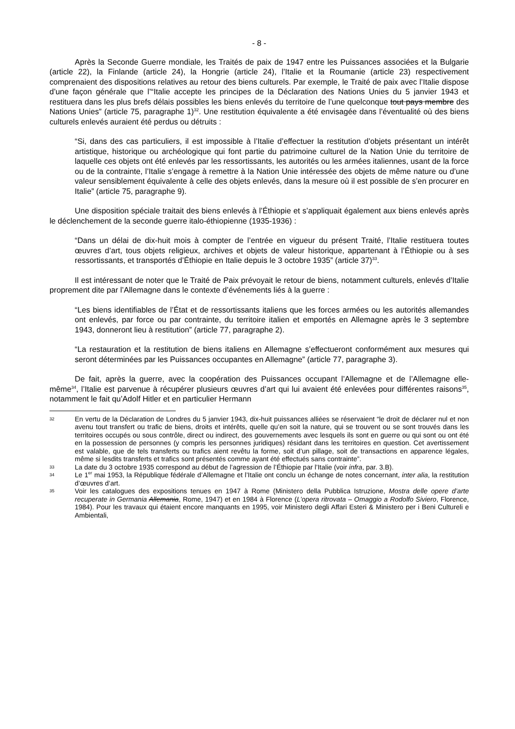- 8 -
Après la Seconde Guerre mondiale, les Traités de paix de 1947 entre les Puissances associées et la Bulgarie (article 22), la Finlande (article 24), la Hongrie (article 24), l’Italie et la Roumanie (article 23) respectivement comprenaient des dispositions relatives au retour des biens culturels. Par exemple, le Traité de paix avec l’Italie dispose d’une façon générale que l’“Italie accepte les principes de la Déclaration des Nations Unies du 5 janvier 1943 et restituera dans les plus brefs délais possibles les biens enlevés du territoire de l’une quelconque tout pays membre des Nations Unies” (article 75, paragraphe 1)<sup>32</sup>. Une restitution équivalente a été envisagée dans l’éventualité où des biens culturels enlevés auraient été perdus ou détruits :
“Si, dans des cas particuliers, il est impossible à l’Italie d’effectuer la restitution d’objets présentant un intérêt artistique, historique ou archéologique qui font partie du patrimoine culturel de la Nation Unie du territoire de laquelle ces objets ont été enlevés par les ressortissants, les autorités ou les armées italiennes, usant de la force ou de la contrainte, l’Italie s’engage à remettre à la Nation Unie intéressée des objets de même nature ou d’une valeur sensiblement équivalente à celle des objets enlevés, dans la mesure où il est possible de s’en procurer en Italie” (article 75, paragraphe 9).
Une disposition spéciale traitait des biens enlevés à l’Éthiopie et s’appliquait également aux biens enlevés après le déclenchement de la seconde guerre italo-éthiopienne (1935-1936) :
“Dans un délai de dix-huit mois à compter de l’entrée en vigueur du présent Traité, l’Italie restituera toutes œuvres d’art, tous objets religieux, archives et objets de valeur historique, appartenant à l’Éthiopie ou à ses ressortissants, et transportés d’Éthiopie en Italie depuis le 3 octobre 1935” (article 37)<sup>33</sup>.
Il est intéressant de noter que le Traité de Paix prévoyait le retour de biens, notamment culturels, enlevés d’Italie proprement dite par l’Allemagne dans le contexte d’événements liés à la guerre :
“Les biens identifiables de l’État et de ressortissants italiens que les forces armées ou les autorités allemandes ont enlevés, par force ou par contrainte, du territoire italien et emportés en Allemagne après le 3 septembre 1943, donneront lieu à restitution” (article 77, paragraphe 2).
“La restauration et la restitution de biens italiens en Allemagne s’effectueront conformément aux mesures qui seront déterminées par les Puissances occupantes en Allemagne” (article 77, paragraphe 3).
De fait, après la guerre, avec la coopération des Puissances occupant l’Allemagne et de l’Allemagne elle-même<sup>34</sup>, l’Italie est parvenue à récupérer plusieurs œuvres d’art qui lui avaient été enlevées pour différentes raisons<sup>35</sup>, notamment le fait qu’Adolf Hitler et en particulier Hermann
32 En vertu de la Déclaration de Londres du 5 janvier 1943, dix-huit puissances alliées se réservaient “le droit de déclarer nul et non avenu tout transfert ou trafic de biens, droits et intérêts, quelle qu’en soit la nature, qui se trouvent ou se sont trouvés dans les territoires occupés ou sous contrôle, direct ou indirect, des gouvernements avec lesquels ils sont en guerre ou qui sont ou ont été en la possession de personnes (y compris les personnes juridiques) résidant dans les territoires en question. Cet avertissement est valable, que de tels transferts ou trafics aient revêtu la forme, soit d’un pillage, soit de transactions en apparence légales, même si lesdits transferts et trafics sont présentés comme ayant été effectués sans contrainte”.
33 La date du 3 octobre 1935 correspond au début de l’agression de l’Éthiopie par l’Italie (voir infra, par. 3.B).
34 Le 1<sup>er</sup> mai 1953, la République fédérale d’Allemagne et l’Italie ont conclu un échange de notes concernant, inter alia, la restitution d’œuvres d’art.
35 Voir les catalogues des expositions tenues en 1947 à Rome (Ministero della Pubblica Istruzione, Mostra delle opere d’arte recuperate in Germania Allemania, Rome, 1947) et en 1984 à Florence (L’opera ritrovata – Omaggio a Rodolfo Siviero, Florence, 1984). Pour les travaux qui étaient encore manquants en 1995, voir Ministero degli Affari Esteri & Ministero per i Beni Cultureli e Ambientali,